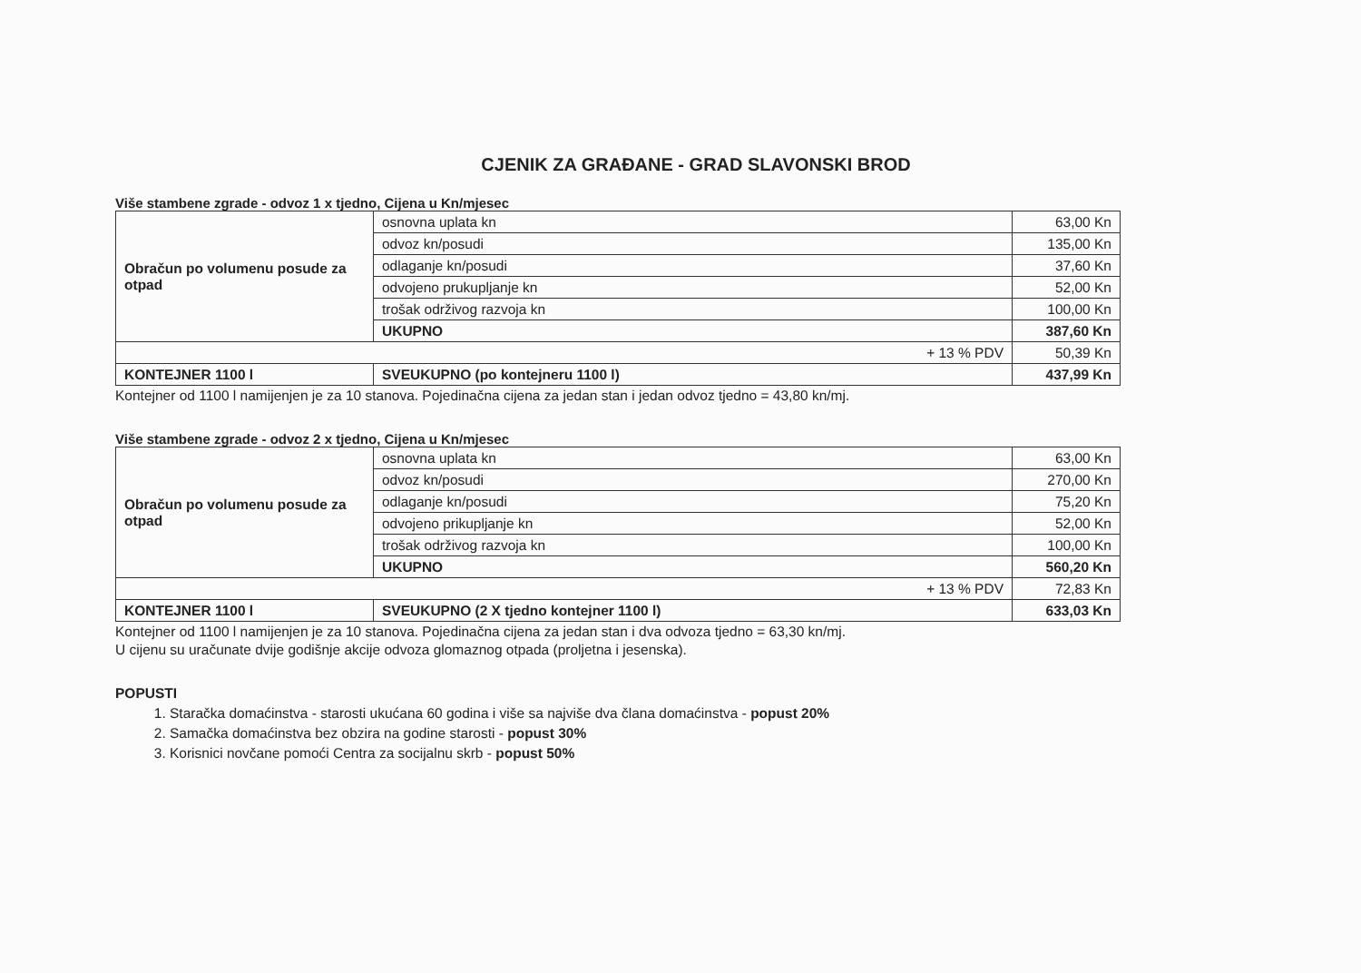CJENIK ZA GRAĐANE - GRAD SLAVONSKI BROD
Više stambene zgrade - odvoz 1 x tjedno, Cijena u Kn/mjesec
| Obračun po volumenu posude za otpad | osnovna uplata kn | 63,00 Kn |
| | odvoz kn/posudi | 135,00 Kn |
| | odlaganje kn/posudi | 37,60 Kn |
| | odvojeno prukupljanje kn | 52,00 Kn |
| | trošak održivog razvoja kn | 100,00 Kn |
| | UKUPNO | 387,60 Kn |
| + 13 % PDV | | 50,39 Kn |
| KONTEJNER 1100 l | SVEUKUPNO (po kontejneru 1100 l) | 437,99 Kn |
Kontejner od 1100 l namijenjen je za 10 stanova. Pojedinačna cijena za jedan stan i jedan odvoz tjedno = 43,80 kn/mj.
Više stambene zgrade - odvoz 2 x tjedno, Cijena u Kn/mjesec
| Obračun po volumenu posude za otpad | osnovna uplata kn | 63,00 Kn |
| | odvoz kn/posudi | 270,00 Kn |
| | odlaganje kn/posudi | 75,20 Kn |
| | odvojeno prikupljanje kn | 52,00 Kn |
| | trošak održivog razvoja kn | 100,00 Kn |
| | UKUPNO | 560,20 Kn |
| + 13 % PDV | | 72,83 Kn |
| KONTEJNER 1100 l | SVEUKUPNO (2 X tjedno kontejner 1100 l) | 633,03 Kn |
Kontejner od 1100 l namijenjen je za 10 stanova. Pojedinačna cijena za jedan stan i dva odvoza tjedno = 63,30 kn/mj.
U cijenu su uračunate dvije godišnje akcije odvoza glomaznog otpada (proljetna i jesenska).
POPUSTI
1. Staračka domaćinstva - starosti ukućana 60 godina i više sa najviše dva člana domaćinstva - popust 20%
2. Samačka domaćinstva bez obzira na godine starosti - popust 30%
3. Korisnici novčane pomoći Centra za socijalnu skrb - popust 50%